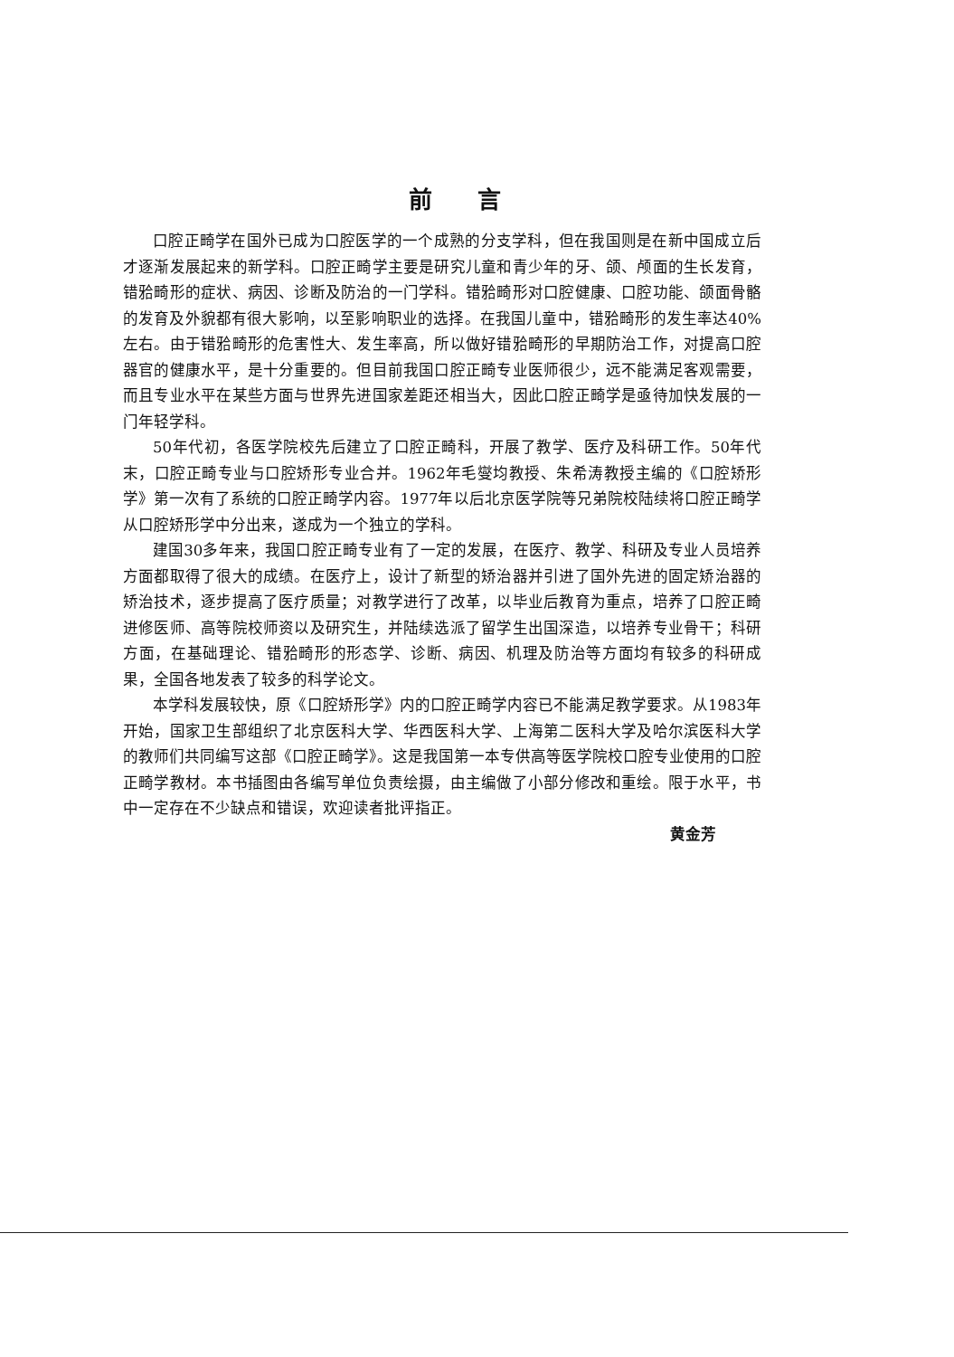前言
口腔正畸学在国外已成为口腔医学的一个成熟的分支学科，但在我国则是在新中国成立后才逐渐发展起来的新学科。口腔正畸学主要是研究儿童和青少年的牙、颌、颅面的生长发育，错𬌗畸形的症状、病因、诊断及防治的一门学科。错𬌗畸形对口腔健康、口腔功能、颌面骨骼的发育及外貌都有很大影响，以至影响职业的选择。在我国儿童中，错𬌗畸形的发生率达40%左右。由于错𬌗畸形的危害性大、发生率高，所以做好错𬌗畸形的早期防治工作，对提高口腔器官的健康水平，是十分重要的。但目前我国口腔正畸专业医师很少，远不能满足客观需要，而且专业水平在某些方面与世界先进国家差距还相当大，因此口腔正畸学是亟待加快发展的一门年轻学科。
50年代初，各医学院校先后建立了口腔正畸科，开展了教学、医疗及科研工作。50年代末，口腔正畸专业与口腔矫形专业合并。1962年毛燮均教授、朱希涛教授主编的《口腔矫形学》第一次有了系统的口腔正畸学内容。1977年以后北京医学院等兄弟院校陆续将口腔正畸学从口腔矫形学中分出来，遂成为一个独立的学科。
建国30多年来，我国口腔正畸专业有了一定的发展，在医疗、教学、科研及专业人员培养方面都取得了很大的成绩。在医疗上，设计了新型的矫治器并引进了国外先进的固定矫治器的矫治技术，逐步提高了医疗质量；对教学进行了改革，以毕业后教育为重点，培养了口腔正畸进修医师、高等院校师资以及研究生，并陆续选派了留学生出国深造，以培养专业骨干；科研方面，在基础理论、错𬌗畸形的形态学、诊断、病因、机理及防治等方面均有较多的科研成果，全国各地发表了较多的科学论文。
本学科发展较快，原《口腔矫形学》内的口腔正畸学内容已不能满足教学要求。从1983年开始，国家卫生部组织了北京医科大学、华西医科大学、上海第二医科大学及哈尔滨医科大学的教师们共同编写这部《口腔正畸学》。这是我国第一本专供高等医学院校口腔专业使用的口腔正畸学教材。本书插图由各编写单位负责绘摄，由主编做了小部分修改和重绘。限于水平，书中一定存在不少缺点和错误，欢迎读者批评指正。
黄金芳